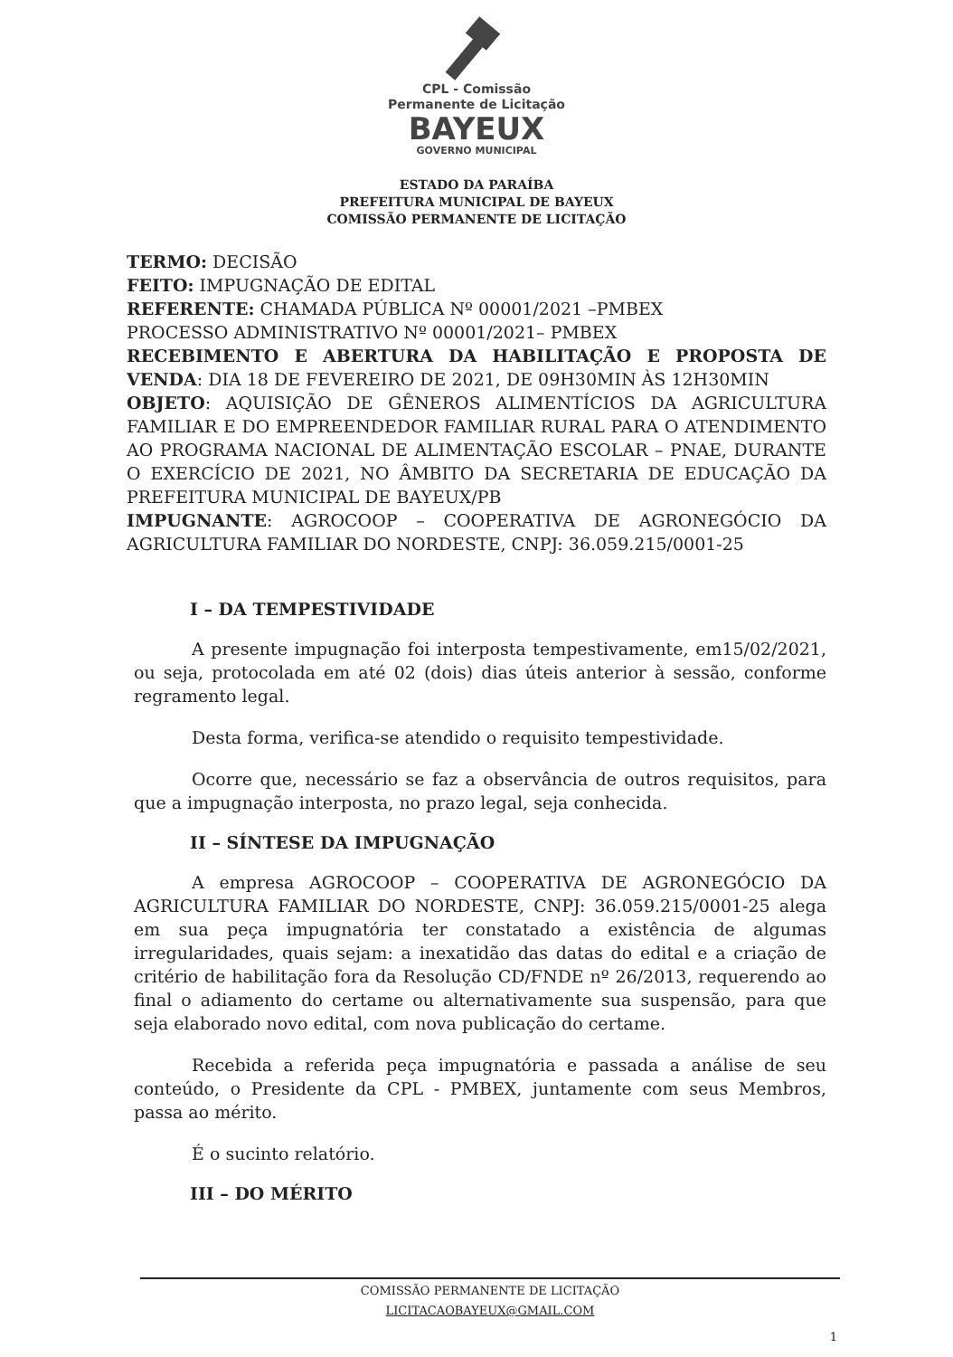CPL - Comissão
Permanente de Licitação
BAYEUX
GOVERNO MUNICIPAL
ESTADO DA PARAÍBA
PREFEITURA MUNICIPAL DE BAYEUX
COMISSÃO PERMANENTE DE LICITAÇÃO
TERMO: DECISÃO
FEITO: IMPUGNAÇÃO DE EDITAL
REFERENTE: CHAMADA PÚBLICA Nº 00001/2021 –PMBEX
PROCESSO ADMINISTRATIVO Nº 00001/2021– PMBEX
RECEBIMENTO E ABERTURA DA HABILITAÇÃO E PROPOSTA DE VENDA: DIA 18 DE FEVEREIRO DE 2021, DE 09H30MIN ÀS 12H30MIN
OBJETO: AQUISIÇÃO DE GÊNEROS ALIMENTÍCIOS DA AGRICULTURA FAMILIAR E DO EMPREENDEDOR FAMILIAR RURAL PARA O ATENDIMENTO AO PROGRAMA NACIONAL DE ALIMENTAÇÃO ESCOLAR – PNAE, DURANTE O EXERCÍCIO DE 2021, NO ÂMBITO DA SECRETARIA DE EDUCAÇÃO DA PREFEITURA MUNICIPAL DE BAYEUX/PB
IMPUGNANTE: AGROCOOP – COOPERATIVA DE AGRONEGÓCIO DA AGRICULTURA FAMILIAR DO NORDESTE, CNPJ: 36.059.215/0001-25
I – DA TEMPESTIVIDADE
A presente impugnação foi interposta tempestivamente, em15/02/2021, ou seja, protocolada em até 02 (dois) dias úteis anterior à sessão, conforme regramento legal.
Desta forma, verifica-se atendido o requisito tempestividade.
Ocorre que, necessário se faz a observância de outros requisitos, para que a impugnação interposta, no prazo legal, seja conhecida.
II – SÍNTESE DA IMPUGNAÇÃO
A empresa AGROCOOP – COOPERATIVA DE AGRONEGÓCIO DA AGRICULTURA FAMILIAR DO NORDESTE, CNPJ: 36.059.215/0001-25 alega em sua peça impugnatória ter constatado a existência de algumas irregularidades, quais sejam: a inexatidão das datas do edital e a criação de critério de habilitação fora da Resolução CD/FNDE nº 26/2013, requerendo ao final o adiamento do certame ou alternativamente sua suspensão, para que seja elaborado novo edital, com nova publicação do certame.
Recebida a referida peça impugnatória e passada a análise de seu conteúdo, o Presidente da CPL - PMBEX, juntamente com seus Membros, passa ao mérito.
É o sucinto relatório.
III – DO MÉRITO
COMISSÃO PERMANENTE DE LICITAÇÃO
LICITACAOBAYEUX@GMAIL.COM
1